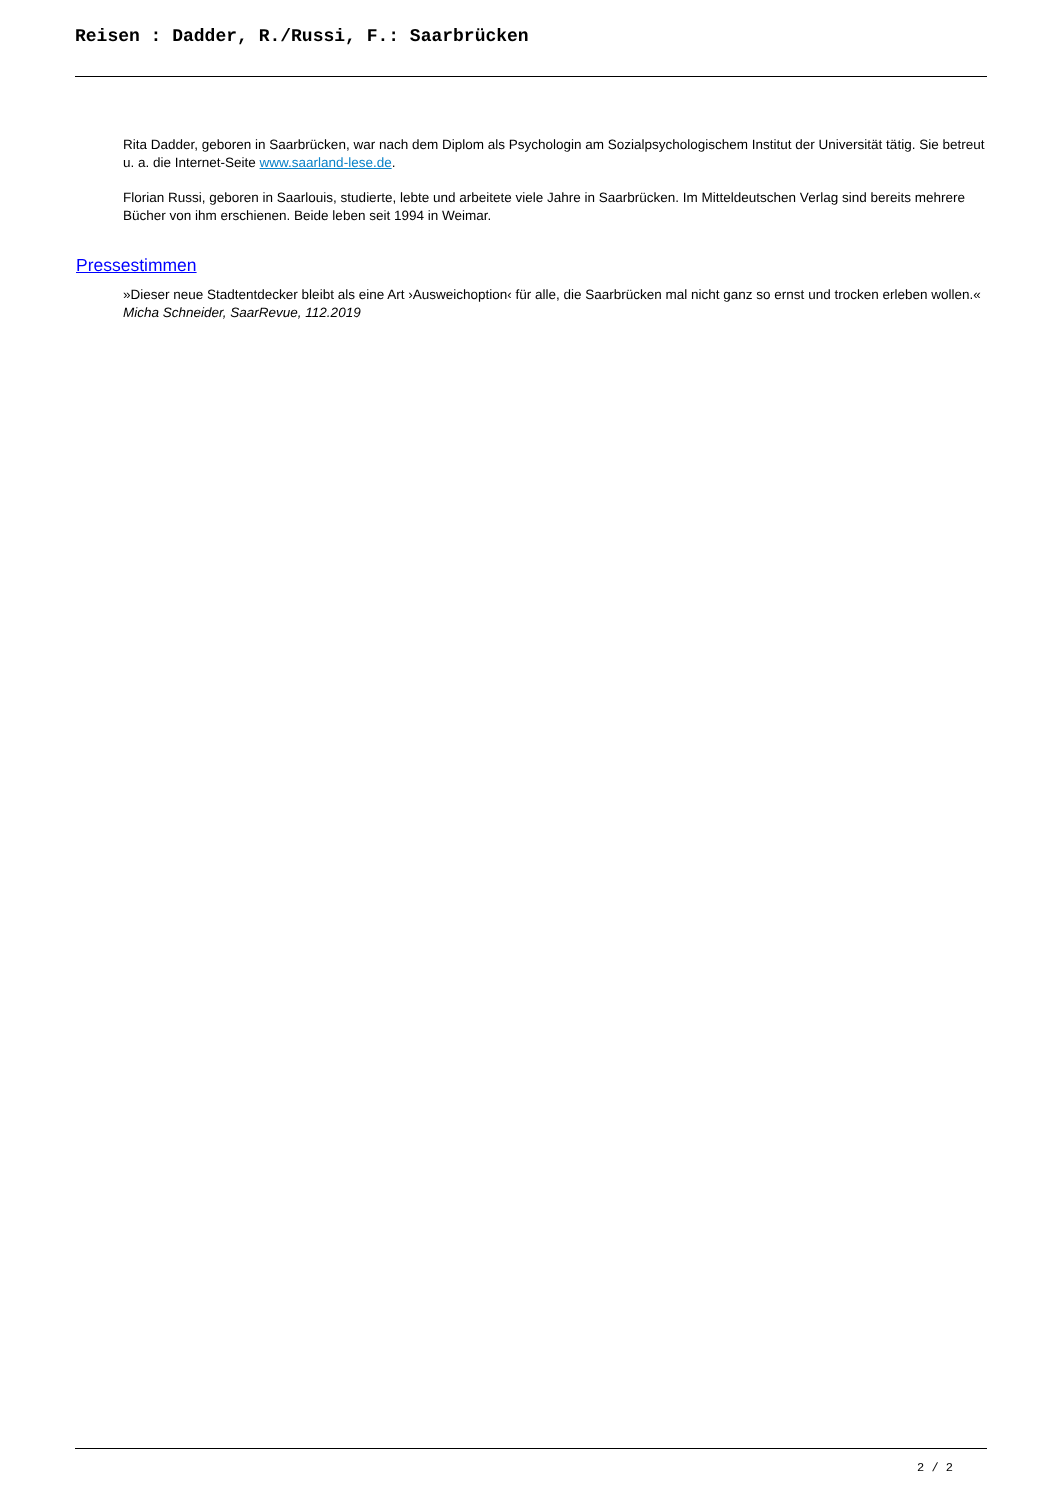Reisen : Dadder, R./Russi, F.: Saarbrücken
Rita Dadder, geboren in Saarbrücken, war nach dem Diplom als Psychologin am Sozialpsychologischem Institut der Universität tätig. Sie betreut u. a. die Internet-Seite www.saarland-lese.de.
Florian Russi, geboren in Saarlouis, studierte, lebte und arbeitete viele Jahre in Saarbrücken. Im Mitteldeutschen Verlag sind bereits mehrere Bücher von ihm erschienen. Beide leben seit 1994 in Weimar.
Pressestimmen
»Dieser neue Stadtentdecker bleibt als eine Art ›Ausweichoption‹ für alle, die Saarbrücken mal nicht ganz so ernst und trocken erleben wollen.«
Micha Schneider, SaarRevue, 112.2019
2 / 2